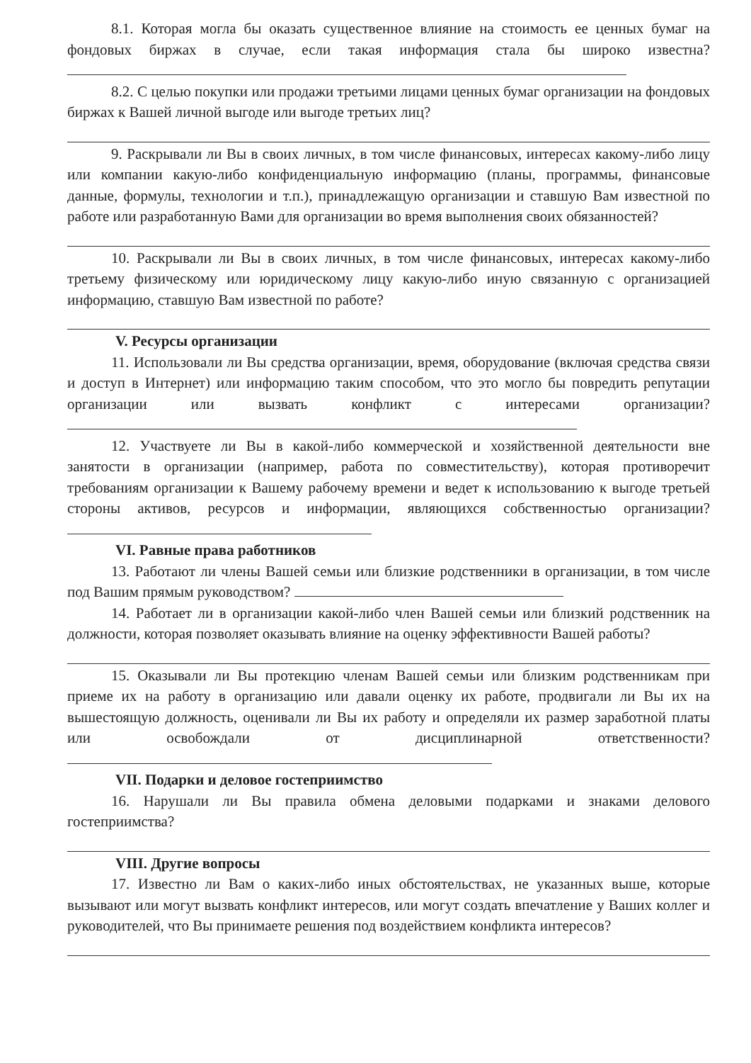8.1. Которая могла бы оказать существенное влияние на стоимость ее ценных бумаг на фондовых биржах в случае, если такая информация стала бы широко известна?
8.2. С целью покупки или продажи третьими лицами ценных бумаг организации на фондовых биржах к Вашей личной выгоде или выгоде третьих лиц?
9. Раскрывали ли Вы в своих личных, в том числе финансовых, интересах какому-либо лицу или компании какую-либо конфиденциальную информацию (планы, программы, финансовые данные, формулы, технологии и т.п.), принадлежащую организации и ставшую Вам известной по работе или разработанную Вами для организации во время выполнения своих обязанностей?
10. Раскрывали ли Вы в своих личных, в том числе финансовых, интересах какому-либо третьему физическому или юридическому лицу какую-либо иную связанную с организацией информацию, ставшую Вам известной по работе?
V. Ресурсы организации
11. Использовали ли Вы средства организации, время, оборудование (включая средства связи и доступ в Интернет) или информацию таким способом, что это могло бы повредить репутации организации или вызвать конфликт с интересами организации?
12. Участвуете ли Вы в какой-либо коммерческой и хозяйственной деятельности вне занятости в организации (например, работа по совместительству), которая противоречит требованиям организации к Вашему рабочему времени и ведет к использованию к выгоде третьей стороны активов, ресурсов и информации, являющихся собственностью организации?
VI. Равные права работников
13. Работают ли члены Вашей семьи или близкие родственники в организации, в том числе под Вашим прямым руководством?
14. Работает ли в организации какой-либо член Вашей семьи или близкий родственник на должности, которая позволяет оказывать влияние на оценку эффективности Вашей работы?
15. Оказывали ли Вы протекцию членам Вашей семьи или близким родственникам при приеме их на работу в организацию или давали оценку их работе, продвигали ли Вы их на вышестоящую должность, оценивали ли Вы их работу и определяли их размер заработной платы или освобождали от дисциплинарной ответственности?
VII. Подарки и деловое гостеприимство
16. Нарушали ли Вы правила обмена деловыми подарками и знаками делового гостеприимства?
VIII. Другие вопросы
17. Известно ли Вам о каких-либо иных обстоятельствах, не указанных выше, которые вызывают или могут вызвать конфликт интересов, или могут создать впечатление у Ваших коллег и руководителей, что Вы принимаете решения под воздействием конфликта интересов?